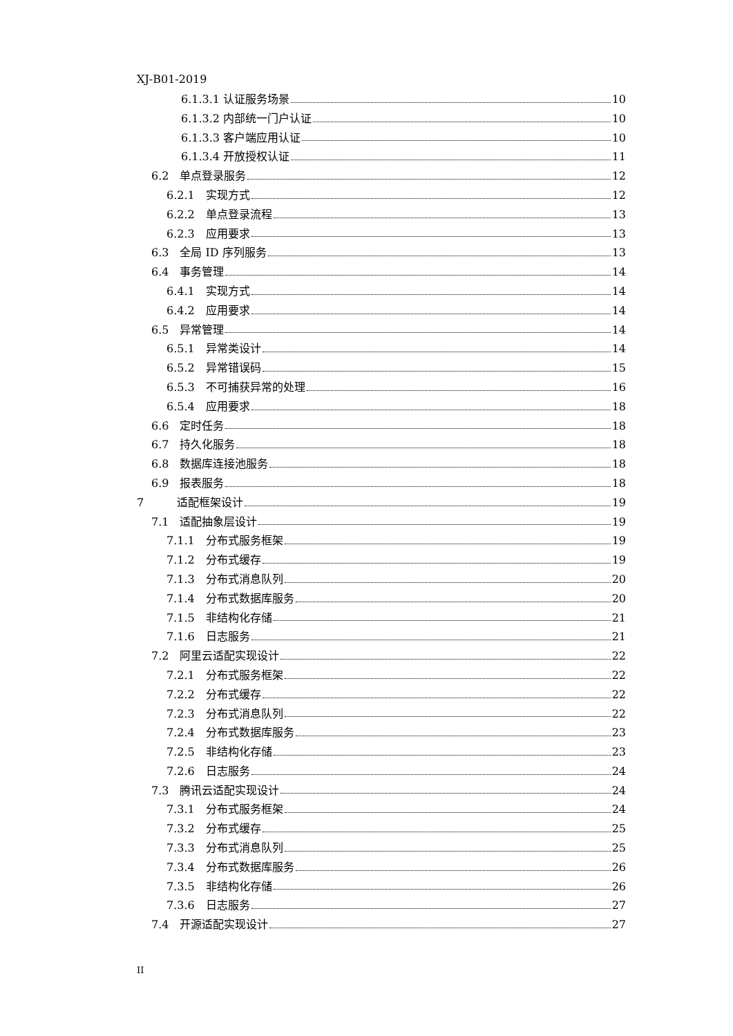XJ-B01-2019
6.1.3.1 认证服务场景 10
6.1.3.2 内部统一门户认证 10
6.1.3.3 客户端应用认证 10
6.1.3.4 开放授权认证 11
6.2　单点登录服务 12
6.2.1　实现方式 12
6.2.2　单点登录流程 13
6.2.3　应用要求 13
6.3　全局 ID 序列服务 13
6.4　事务管理 14
6.4.1　实现方式 14
6.4.2　应用要求 14
6.5　异常管理 14
6.5.1　异常类设计 14
6.5.2　异常错误码 15
6.5.3　不可捕获异常的处理 16
6.5.4　应用要求 18
6.6　定时任务 18
6.7　持久化服务 18
6.8　数据库连接池服务 18
6.9　报表服务 18
7　　　适配框架设计 19
7.1　适配抽象层设计 19
7.1.1　分布式服务框架 19
7.1.2　分布式缓存 19
7.1.3　分布式消息队列 20
7.1.4　分布式数据库服务 20
7.1.5　非结构化存储 21
7.1.6　日志服务 21
7.2　阿里云适配实现设计 22
7.2.1　分布式服务框架 22
7.2.2　分布式缓存 22
7.2.3　分布式消息队列 22
7.2.4　分布式数据库服务 23
7.2.5　非结构化存储 23
7.2.6　日志服务 24
7.3　腾讯云适配实现设计 24
7.3.1　分布式服务框架 24
7.3.2　分布式缓存 25
7.3.3　分布式消息队列 25
7.3.4　分布式数据库服务 26
7.3.5　非结构化存储 26
7.3.6　日志服务 27
7.4　开源适配实现设计 27
II